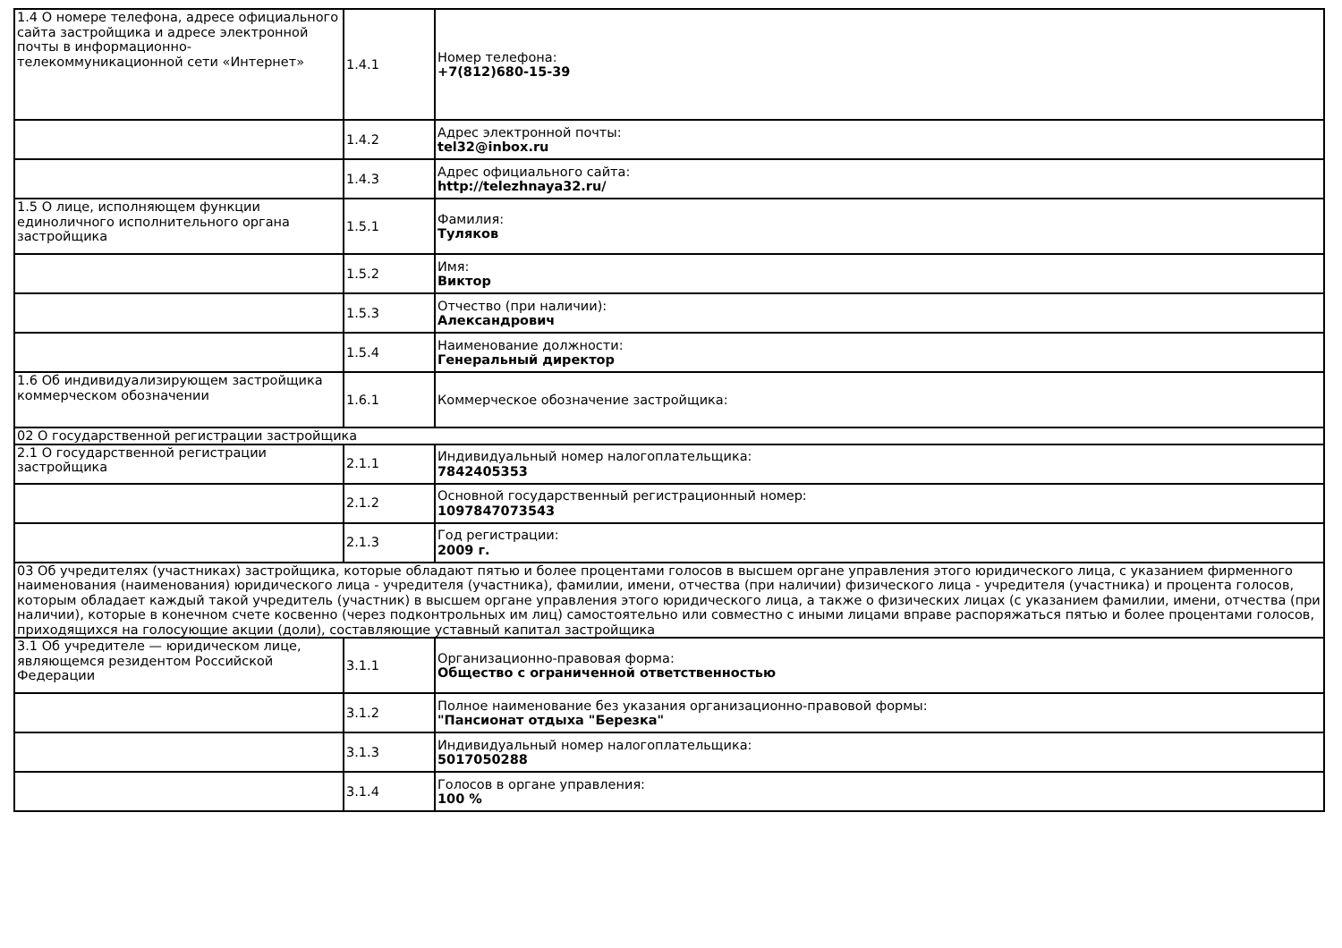| 1.4 О номере телефона, адресе официального сайта застройщика и адресе электронной почты в информационно-телекоммуникационной сети «Интернет» | 1.4.1 | Номер телефона: +7(812)680-15-39 |
| | 1.4.2 | Адрес электронной почты: tel32@inbox.ru |
| | 1.4.3 | Адрес официального сайта: http://telezhnaya32.ru/ |
| 1.5 О лице, исполняющем функции единоличного исполнительного органа застройщика | 1.5.1 | Фамилия: Туляков |
| | 1.5.2 | Имя: Виктор |
| | 1.5.3 | Отчество (при наличии): Александрович |
| | 1.5.4 | Наименование должности: Генеральный директор |
| 1.6 Об индивидуализирующем застройщика коммерческом обозначении | 1.6.1 | Коммерческое обозначение застройщика: |
| 02 О государственной регистрации застройщика | | |
| 2.1 О государственной регистрации застройщика | 2.1.1 | Индивидуальный номер налогоплательщика: 7842405353 |
| | 2.1.2 | Основной государственный регистрационный номер: 1097847073543 |
| | 2.1.3 | Год регистрации: 2009 г. |
| 03 Об учредителях (участниках) застройщика, которые обладают пятью и более процентами голосов в высшем органе управления этого юридического лица, с указанием фирменного наименования (наименования) юридического лица - учредителя (участника), фамилии, имени, отчества (при наличии) физического лица - учредителя (участника) и процента голосов, которым обладает каждый такой учредитель (участник) в высшем органе управления этого юридического лица, а также о физических лицах (с указанием фамилии, имени, отчества (при наличии), которые в конечном счете косвенно (через подконтрольных им лиц) самостоятельно или совместно с иными лицами вправе распоряжаться пятью и более процентами голосов, приходящихся на голосующие акции (доли), составляющие уставный капитал застройщика | | |
| 3.1 Об учредителе — юридическом лице, являющемся резидентом Российской Федерации | 3.1.1 | Организационно-правовая форма: Общество с ограниченной ответственностью |
| | 3.1.2 | Полное наименование без указания организационно-правовой формы: "Пансионат отдыха "Березка" |
| | 3.1.3 | Индивидуальный номер налогоплательщика: 5017050288 |
| | 3.1.4 | Голосов в органе управления: 100 % |